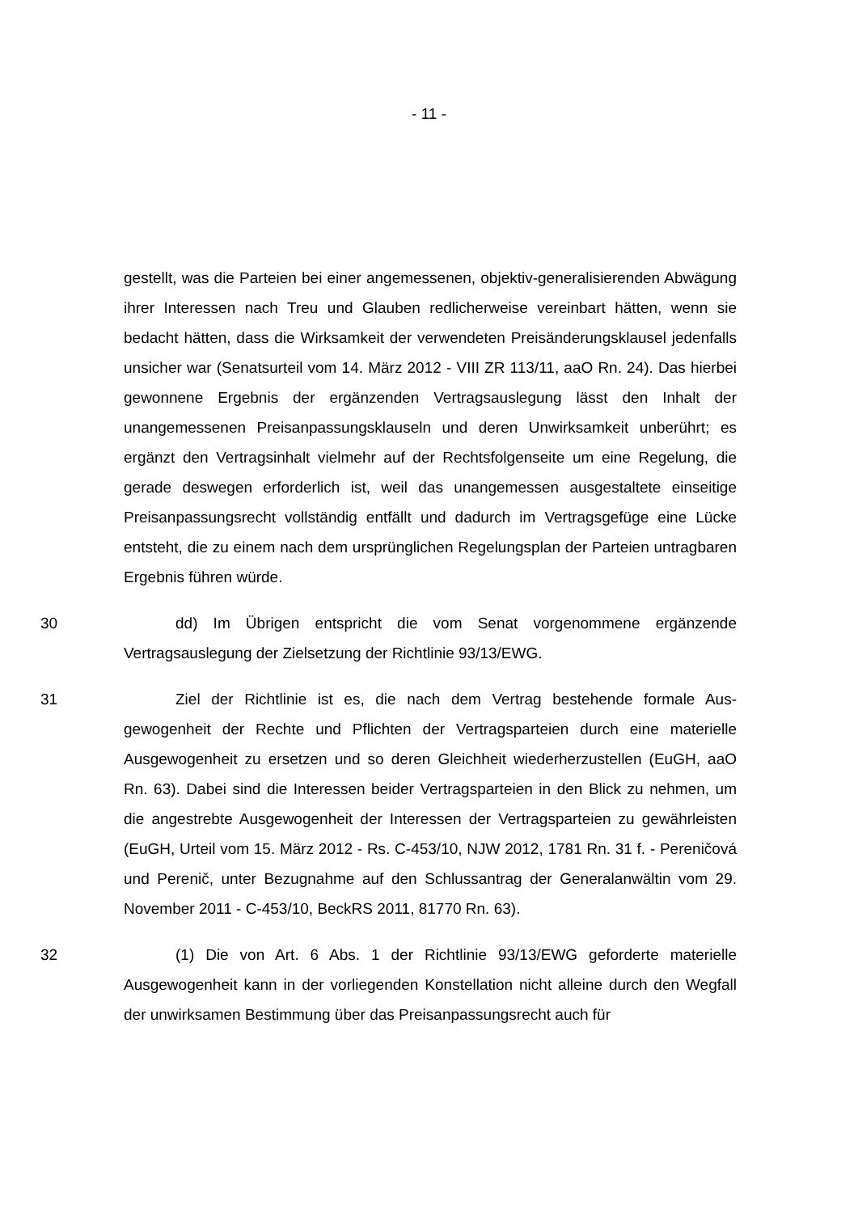- 11 -
gestellt, was die Parteien bei einer angemessenen, objektiv-generalisierenden Abwägung ihrer Interessen nach Treu und Glauben redlicherweise vereinbart hätten, wenn sie bedacht hätten, dass die Wirksamkeit der verwendeten Preis­änderungsklausel jedenfalls unsicher war (Senatsurteil vom 14. März 2012 - VIII ZR 113/11, aaO Rn. 24). Das hierbei gewonnene Ergebnis der ergänzen­den Vertragsauslegung lässt den Inhalt der unangemessenen Preisanpas­sungsklauseln und deren Unwirksamkeit unberührt; es ergänzt den Vertragsin­halt vielmehr auf der Rechtsfolgenseite um eine Regelung, die gerade deswe­gen erforderlich ist, weil das unangemessen ausgestaltete einseitige Preisan­passungsrecht vollständig entfällt und dadurch im Vertragsgefüge eine Lücke entsteht, die zu einem nach dem ursprünglichen Regelungsplan der Parteien untragbaren Ergebnis führen würde.
30 dd) Im Übrigen entspricht die vom Senat vorgenommene ergänzende Vertragsauslegung der Zielsetzung der Richtlinie 93/13/EWG.
31 Ziel der Richtlinie ist es, die nach dem Vertrag bestehende formale Aus­gewogenheit der Rechte und Pflichten der Vertragsparteien durch eine materiel­le Ausgewogenheit zu ersetzen und so deren Gleichheit wiederherzustellen (EuGH, aaO Rn. 63). Dabei sind die Interessen beider Vertragsparteien in den Blick zu nehmen, um die angestrebte Ausgewogenheit der Interessen der Ver­tragsparteien zu gewährleisten (EuGH, Urteil vom 15. März 2012 - Rs. C-453/10, NJW 2012, 1781 Rn. 31 f. - Pereničová und Perenič, unter Bezugnah­me auf den Schlussantrag der Generalanwältin vom 29. November 2011 - C-453/10, BeckRS 2011, 81770 Rn. 63).
32 (1) Die von Art. 6 Abs. 1 der Richtlinie 93/13/EWG geforderte materielle Ausgewogenheit kann in der vorliegenden Konstellation nicht alleine durch den Wegfall der unwirksamen Bestimmung über das Preisanpassungsrecht auch für